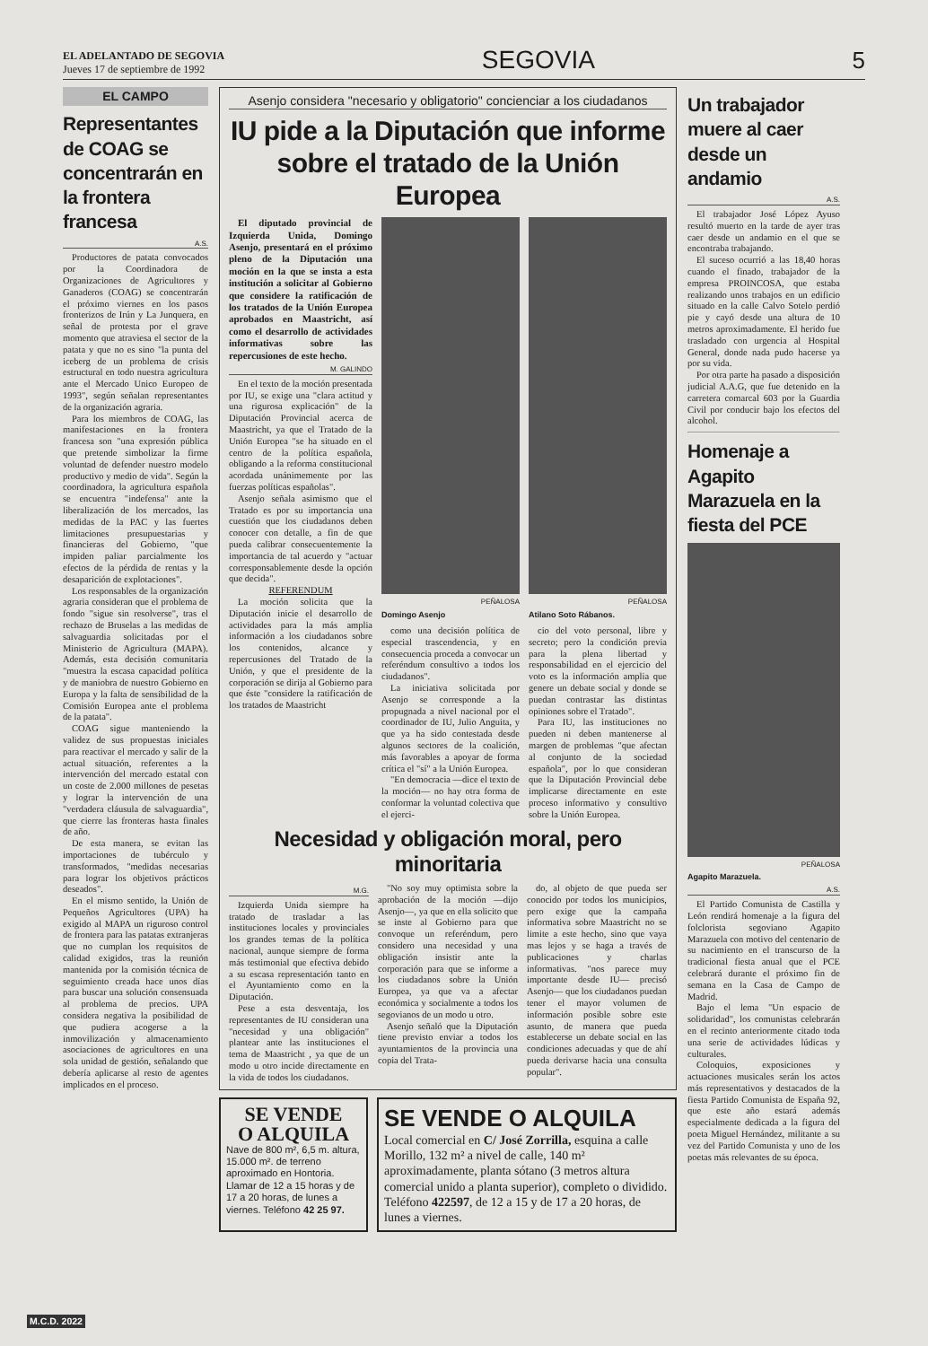EL ADELANTADO DE SEGOVIA
Jueves 17 de septiembre de 1992
SEGOVIA
5
EL CAMPO
Representantes de COAG se concentrarán en la frontera francesa
A.S.
Productores de patata convocados por la Coordinadora de Organizaciones de Agricultores y Ganaderos (COAG) se concentrarán el próximo viernes en los pasos fronterizos de Irún y La Junquera, en señal de protesta por el grave momento que atraviesa el sector de la patata y que no es sino "la punta del iceberg de un problema de crisis estructural en todo nuestra agricultura ante el Mercado Unico Europeo de 1993", según señalan representantes de la organización agraria.
Para los miembros de COAG, las manifestaciones en la frontera francesa son "una expresión pública que pretende simbolizar la firme voluntad de defender nuestro modelo productivo y medio de vida". Según la coordinadora, la agricultura española se encuentra "indefensa" ante la liberalización de los mercados, las medidas de la PAC y las fuertes limitaciones presupuestarias y financieras del Gobierno, "que impiden paliar parcialmente los efectos de la pérdida de rentas y la desaparición de explotaciones".
Los responsables de la organización agraria consideran que el problema de fondo "sigue sin resolverse", tras el rechazo de Bruselas a las medidas de salvaguardia solicitadas por el Ministerio de Agricultura (MAPA). Además, esta decisión comunitaria "muestra la escasa capacidad política y de maniobra de nuestro Gobierno en Europa y la falta de sensibilidad de la Comisión Europea ante el problema de la patata".
COAG sigue manteniendo la validez de sus propuestas iniciales para reactivar el mercado y salir de la actual situación, referentes a la intervención del mercado estatal con un coste de 2.000 millones de pesetas y lograr la intervención de una "verdadera cláusula de salvaguardia", que cierre las fronteras hasta finales de año.
De esta manera, se evitan las importaciones de tubérculo y transformados, "medidas necesarias para lograr los objetivos prácticos deseados".
En el mismo sentido, la Unión de Pequeños Agricultores (UPA) ha exigido al MAPA un riguroso control de frontera para las patatas extranjeras que no cumplan los requisitos de calidad exigidos, tras la reunión mantenida por la comisión técnica de seguimiento creada hace unos días para buscar una solución consensuada al problema de precios. UPA considera negativa la posibilidad de que pudiera acogerse a la inmovilización y almacenamiento asociaciones de agricultores en una sola unidad de gestión, señalando que debería aplicarse al resto de agentes implicados en el proceso.
Asenjo considera "necesario y obligatorio" concienciar a los ciudadanos
IU pide a la Diputación que informe sobre el tratado de la Unión Europea
El diputado provincial de Izquierda Unida, Domingo Asenjo, presentará en el próximo pleno de la Diputación una moción en la que se insta a esta institución a solicitar al Gobierno que considere la ratificación de los tratados de la Unión Europea aprobados en Maastricht, así como el desarrollo de actividades informativas sobre las repercusiones de este hecho.
M. GALINDO
En el texto de la moción presentada por IU, se exige una "clara actitud y una rigurosa explicación" de la Diputación Provincial acerca de Maastricht, ya que el Tratado de la Unión Europea "se ha situado en el centro de la política española, obligando a la reforma constitucional acordada unánimemente por las fuerzas políticas españolas".
Asenjo señala asimismo que el Tratado es por su importancia una cuestión que los ciudadanos deben conocer con detalle, a fin de que pueda calibrar consecuentemente la importancia de tal acuerdo y "actuar corresponsablemente desde la opción que decida".
REFERENDUM
La moción solicita que la Diputación inicie el desarrollo de actividades para la más amplia información a los ciudadanos sobre los contenidos, alcance y repercusiones del Tratado de la Unión, y que el presidente de la corporación se dirija al Gobierno para que éste "considere la ratificación de los tratados de Maastricht
PEÑALOSA
Domingo Asenjo
PEÑALOSA
Atilano Soto Rábanos.
como una decisión política de especial trascendencia, y en consecuencia proceda a convocar un referéndum consultivo a todos los ciudadanos".
La iniciativa solicitada por Asenjo se corresponde a la propugnada a nivel nacional por el coordinador de IU, Julio Anguita, y que ya ha sido contestada desde algunos sectores de la coalición, más favorables a apoyar de forma crítica el "sí" a la Unión Europea.
"En democracia —dice el texto de la moción— no hay otra forma de conformar la voluntad colectiva que el ejerci-
cio del voto personal, libre y secreto; pero la condición previa para la plena libertad y responsabilidad en el ejercicio del voto es la información amplia que genere un debate social y donde se puedan contrastar las distintas opiniones sobre el Tratado".
Para IU, las instituciones no pueden ni deben mantenerse al margen de problemas "que afectan al conjunto de la sociedad española", por lo que consideran que la Diputación Provincial debe implicarse directamente en este proceso informativo y consultivo sobre la Unión Europea.
Necesidad y obligación moral, pero minoritaria
M.G.
Izquierda Unida siempre ha tratado de trasladar a las instituciones locales y provinciales los grandes temas de la política nacional, aunque siempre de forma más testimonial que efectiva debido a su escasa representación tanto en el Ayuntamiento como en la Diputación.
Pese a esta desventaja, los representantes de IU consideran una "necesidad y una obligación" plantear ante las instituciones el tema de Maastricht , ya que de un modo u otro incide directamente en la vida de todos los ciudadanos.
"No soy muy optimista sobre la aprobación de la moción —dijo Asenjo—, ya que en ella solicito que se inste al Gobierno para que convoque un referéndum, pero considero una necesidad y una obligación insistir ante la corporación para que se informe a los ciudadanos sobre la Unión Europea, ya que va a afectar económica y socialmente a todos los segovianos de un modo u otro.
Asenjo señaló que la Diputación tiene previsto enviar a todos los ayuntamientos de la provincia una copia del Trata-
do, al objeto de que pueda ser conocido por todos los municipios, pero exige que la campaña informativa sobre Maastricht no se limite a este hecho, sino que vaya mas lejos y se haga a través de publicaciones y charlas informativas. "nos parece muy importante desde IU— precisó Asenjo— que los ciudadanos puedan tener el mayor volumen de información posible sobre este asunto, de manera que pueda establecerse un debate social en las condiciones adecuadas y que de ahí pueda derivarse hacia una consulta popular".
SE VENDE
O ALQUILA
Nave de 800 m², 6,5 m. altura, 15.000 m². de terreno aproximado en Hontoria. Llamar de 12 a 15 horas y de 17 a 20 horas, de lunes a viernes. Teléfono 42 25 97.
SE VENDE O ALQUILA
Local comercial en C/ José Zorrilla, esquina a calle Morillo, 132 m² a nivel de calle, 140 m² aproximadamente, planta sótano (3 metros altura comercial unido a planta superior), completo o dividido. Teléfono 422597, de 12 a 15 y de 17 a 20 horas, de lunes a viernes.
Un trabajador muere al caer desde un andamio
A.S.
El trabajador José López Ayuso resultó muerto en la tarde de ayer tras caer desde un andamio en el que se encontraba trabajando.
El suceso ocurrió a las 18,40 horas cuando el finado, trabajador de la empresa PROINCOSA, que estaba realizando unos trabajos en un edificio situado en la calle Calvo Sotelo perdió pie y cayó desde una altura de 10 metros aproximadamente. El herido fue trasladado con urgencia al Hospital General, donde nada pudo hacerse ya por su vida.
Por otra parte ha pasado a disposición judicial A.A.G, que fue detenido en la carretera comarcal 603 por la Guardia Civil por conducir bajo los efectos del alcohol.
Homenaje a Agapito Marazuela en la fiesta del PCE
PEÑALOSA
Agapito Marazuela.
A.S.
El Partido Comunista de Castilla y León rendirá homenaje a la figura del folclorista segoviano Agapito Marazuela con motivo del centenario de su nacimiento en el transcurso de la tradicional fiesta anual que el PCE celebrará durante el próximo fin de semana en la Casa de Campo de Madrid.
Bajo el lema "Un espacio de solidaridad", los comunistas celebrarán en el recinto anteriormente citado toda una serie de actividades lúdicas y culturales.
Coloquios, exposiciones y actuaciones musicales serán los actos más representativos y destacados de la fiesta Partido Comunista de España 92, que este año estará además especialmente dedicada a la figura del poeta Miguel Hernández, militante a su vez del Partido Comunista y uno de los poetas más relevantes de su época.
M.C.D. 2022